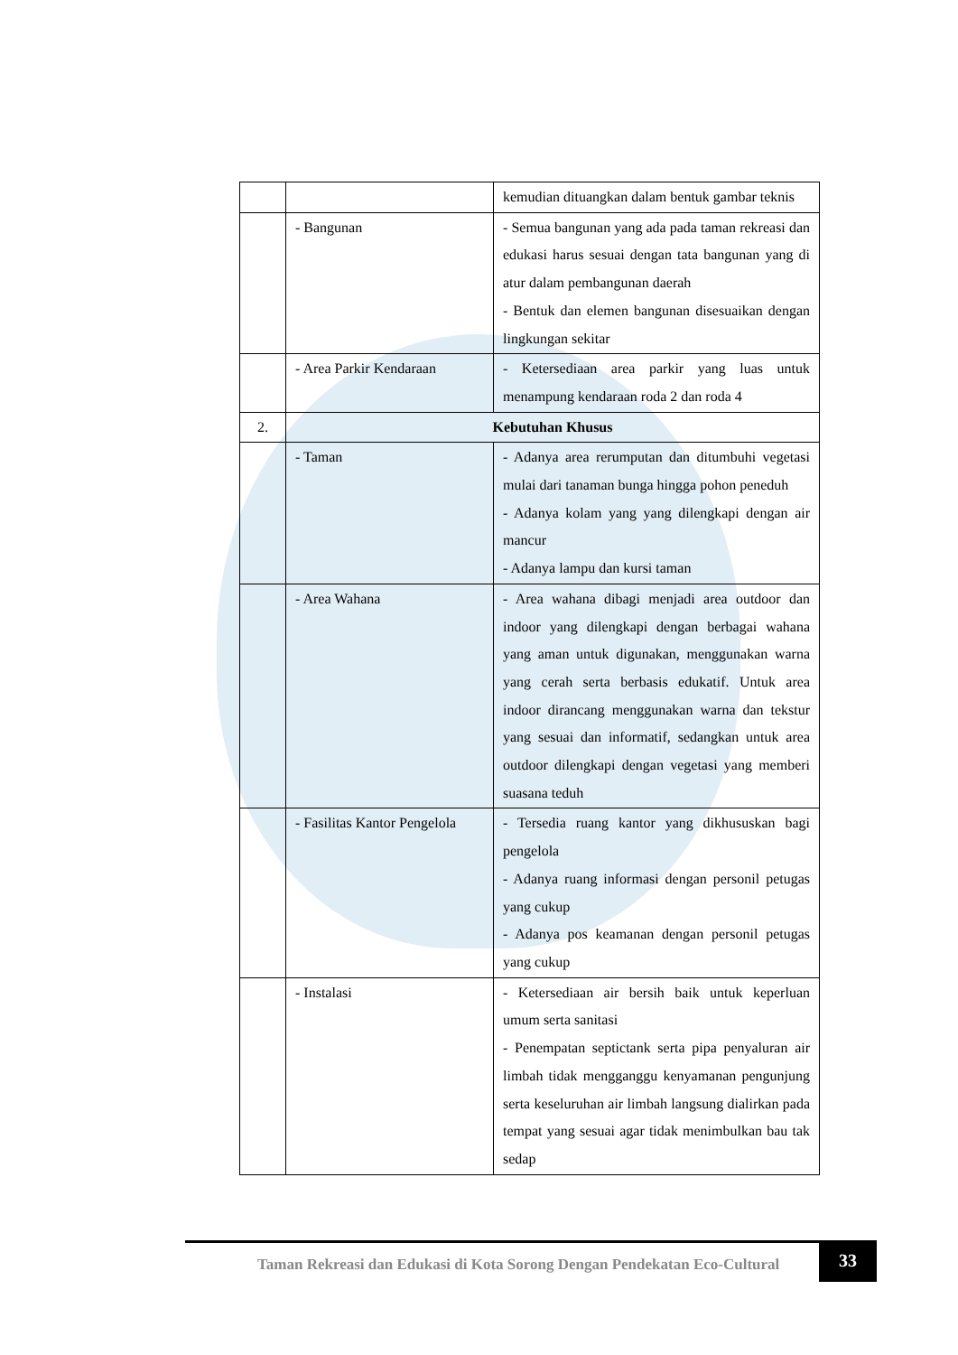| | | kemudian dituangkan dalam bentuk gambar teknis |
| | - Bangunan | - Semua bangunan yang ada pada taman rekreasi dan edukasi harus sesuai dengan tata bangunan yang di atur dalam pembangunan daerah - Bentuk dan elemen bangunan disesuaikan dengan lingkungan sekitar |
| | - Area Parkir Kendaraan | - Ketersediaan area parkir yang luas untuk menampung kendaraan roda 2 dan roda 4 |
| 2. | Kebutuhan Khusus | |
| | - Taman | - Adanya area rerumputan dan ditumbuhi vegetasi mulai dari tanaman bunga hingga pohon peneduh - Adanya kolam yang yang dilengkapi dengan air mancur - Adanya lampu dan kursi taman |
| | - Area Wahana | - Area wahana dibagi menjadi area outdoor dan indoor yang dilengkapi dengan berbagai wahana yang aman untuk digunakan, menggunakan warna yang cerah serta berbasis edukatif. Untuk area indoor dirancang menggunakan warna dan tekstur yang sesuai dan informatif, sedangkan untuk area outdoor dilengkapi dengan vegetasi yang memberi suasana teduh |
| | - Fasilitas Kantor Pengelola | - Tersedia ruang kantor yang dikhususkan bagi pengelola - Adanya ruang informasi dengan personil petugas yang cukup - Adanya pos keamanan dengan personil petugas yang cukup |
| | - Instalasi | - Ketersediaan air bersih baik untuk keperluan umum serta sanitasi - Penempatan septictank serta pipa penyaluran air limbah tidak mengganggu kenyamanan pengunjung serta keseluruhan air limbah langsung dialirkan pada tempat yang sesuai agar tidak menimbulkan bau tak sedap |
Taman Rekreasi dan Edukasi di Kota Sorong Dengan Pendekatan Eco-Cultural
33